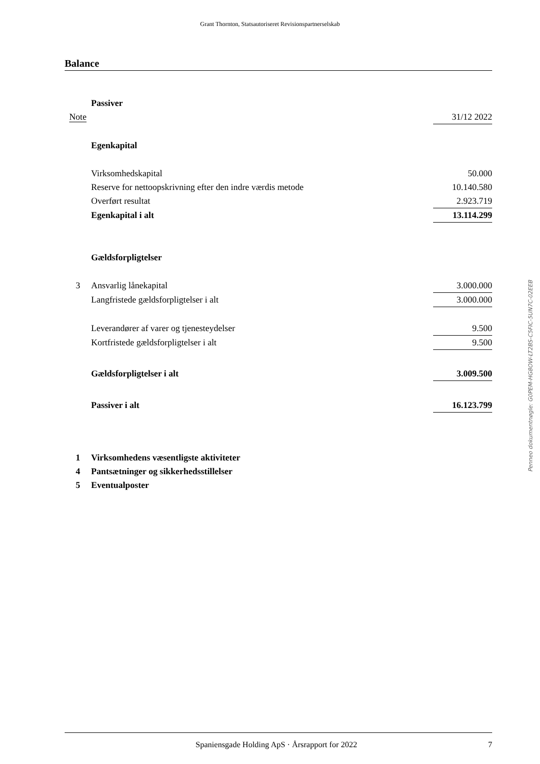Grant Thornton, Statsautoriseret Revisionspartnerselskab
Balance
| | Passiver | |
| Note | | 31/12 2022 |
| | Egenkapital | |
| | Virksomhedskapital | 50.000 |
| | Reserve for nettoopskrivning efter den indre værdis metode | 10.140.580 |
| | Overført resultat | 2.923.719 |
| | Egenkapital i alt | 13.114.299 |
| | Gældsforpligtelser | |
| 3 | Ansvarlig lånekapital | 3.000.000 |
| | Langfristede gældsforpligtelser i alt | 3.000.000 |
| | Leverandører af varer og tjenesteydelser | 9.500 |
| | Kortfristede gældsforpligtelser i alt | 9.500 |
| | Gældsforpligtelser i alt | 3.009.500 |
| | Passiver i alt | 16.123.799 |
| 1 | Virksomhedens væsentligste aktiviteter | |
| 4 | Pantsætninger og sikkerhedsstillelser | |
| 5 | Eventualposter | |
Penneo dokumentnøgle: G0PEM-HG8OW-LT2BS-C5FIC-5UN7C-02EEB
Spaniensgade Holding ApS · Årsrapport for 2022 7